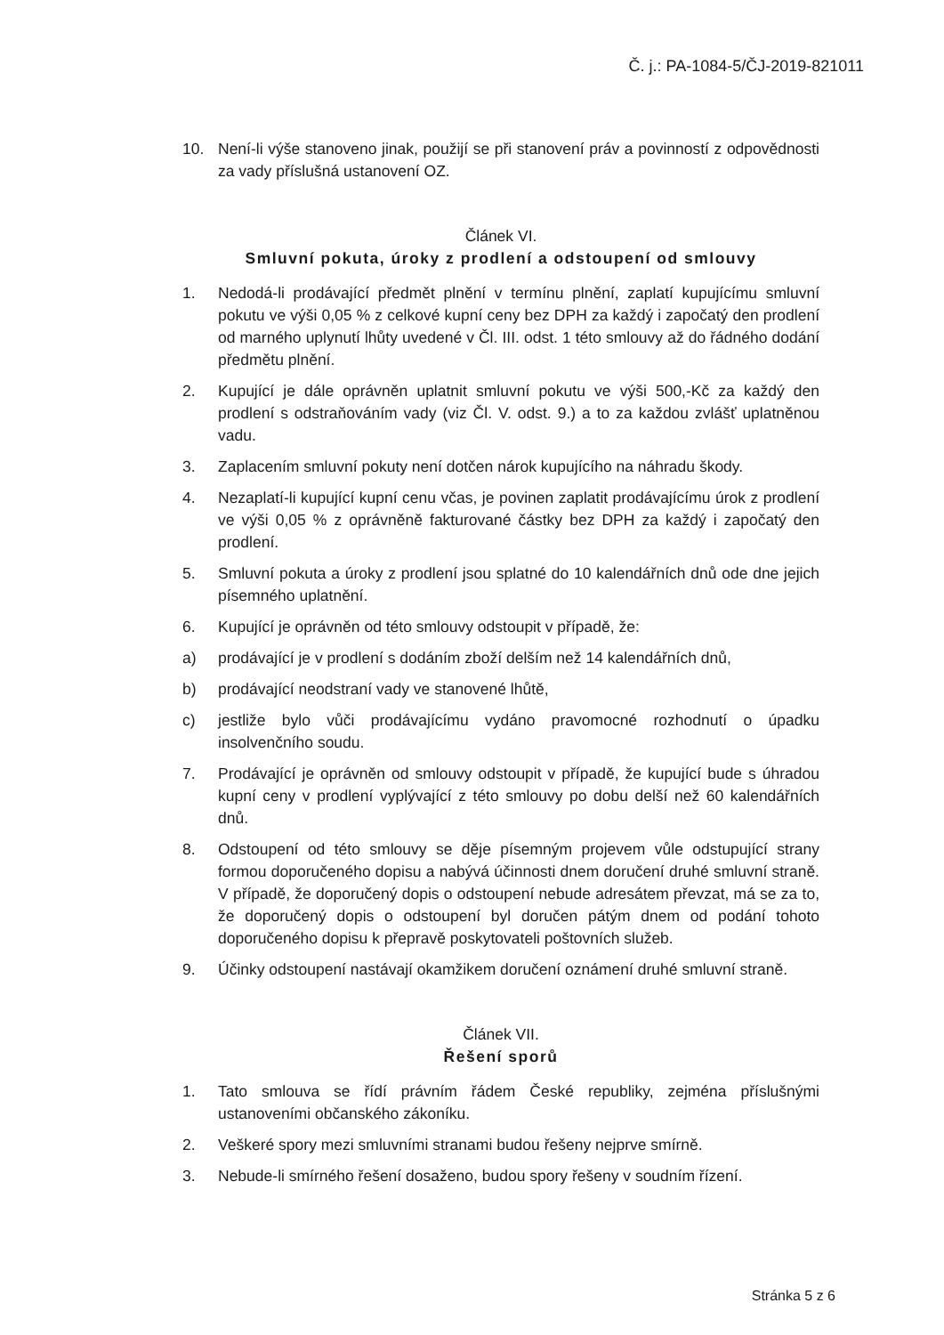Č. j.: PA-1084-5/ČJ-2019-821011
10. Není-li výše stanoveno jinak, použijí se při stanovení práv a povinností z odpovědnosti za vady příslušná ustanovení OZ.
Článek VI.
Smluvní pokuta, úroky z prodlení a odstoupení od smlouvy
1. Nedodá-li prodávající předmět plnění v termínu plnění, zaplatí kupujícímu smluvní pokutu ve výši 0,05 % z celkové kupní ceny bez DPH za každý i započatý den prodlení od marného uplynutí lhůty uvedené v Čl. III. odst. 1 této smlouvy až do řádného dodání předmětu plnění.
2. Kupující je dále oprávněn uplatnit smluvní pokutu ve výši 500,-Kč za každý den prodlení s odstraňováním vady (viz Čl. V. odst. 9.) a to za každou zvlášť uplatněnou vadu.
3. Zaplacením smluvní pokuty není dotčen nárok kupujícího na náhradu škody.
4. Nezaplatí-li kupující kupní cenu včas, je povinen zaplatit prodávajícímu úrok z prodlení ve výši 0,05 % z oprávněně fakturované částky bez DPH za každý i započatý den prodlení.
5. Smluvní pokuta a úroky z prodlení jsou splatné do 10 kalendářních dnů ode dne jejich písemného uplatnění.
6. Kupující je oprávněn od této smlouvy odstoupit v případě, že:
a) prodávající je v prodlení s dodáním zboží delším než 14 kalendářních dnů,
b) prodávající neodstraní vady ve stanovené lhůtě,
c) jestliže bylo vůči prodávajícímu vydáno pravomocné rozhodnutí o úpadku insolvenčního soudu.
7. Prodávající je oprávněn od smlouvy odstoupit v případě, že kupující bude s úhradou kupní ceny v prodlení vyplývající z této smlouvy po dobu delší než 60 kalendářních dnů.
8. Odstoupení od této smlouvy se děje písemným projevem vůle odstupující strany formou doporučeného dopisu a nabývá účinnosti dnem doručení druhé smluvní straně. V případě, že doporučený dopis o odstoupení nebude adresátem převzat, má se za to, že doporučený dopis o odstoupení byl doručen pátým dnem od podání tohoto doporučeného dopisu k přepravě poskytovateli poštovních služeb.
9. Účinky odstoupení nastávají okamžikem doručení oznámení druhé smluvní straně.
Článek VII.
Řešení sporů
1. Tato smlouva se řídí právním řádem České republiky, zejména příslušnými ustanoveními občanského zákoníku.
2. Veškeré spory mezi smluvními stranami budou řešeny nejprve smírně.
3. Nebude-li smírného řešení dosaženo, budou spory řešeny v soudním řízení.
Stránka 5 z 6